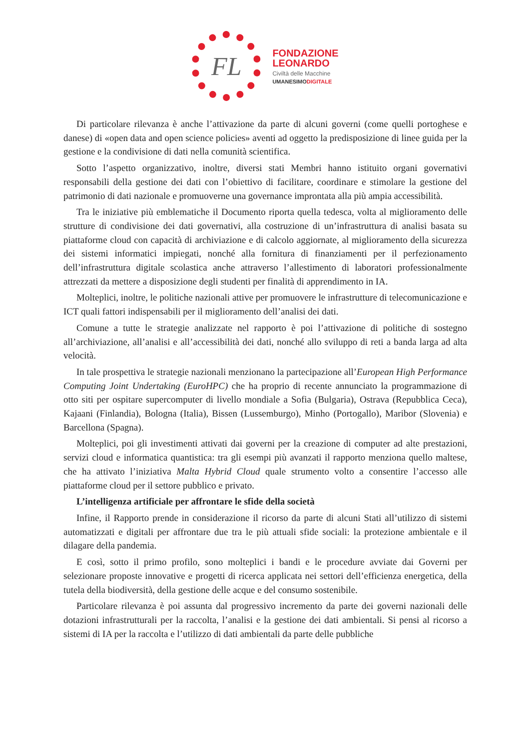FL
FONDAZIONE
LEONARDO
Civiltà delle Macchine
UMANESIMODIGITALE
Di particolare rilevanza è anche l’attivazione da parte di alcuni governi (come quelli portoghese e danese) di «open data and open science policies» aventi ad oggetto la predisposizione di linee guida per la gestione e la condivisione di dati nella comunità scientifica.
Sotto l’aspetto organizzativo, inoltre, diversi stati Membri hanno istituito organi governativi responsabili della gestione dei dati con l’obiettivo di facilitare, coordinare e stimolare la gestione del patrimonio di dati nazionale e promuoverne una governance improntata alla più ampia accessibilità.
Tra le iniziative più emblematiche il Documento riporta quella tedesca, volta al miglioramento delle strutture di condivisione dei dati governativi, alla costruzione di un’infrastruttura di analisi basata su piattaforme cloud con capacità di archiviazione e di calcolo aggiornate, al miglioramento della sicurezza dei sistemi informatici impiegati, nonché alla fornitura di finanziamenti per il perfezionamento dell’infrastruttura digitale scolastica anche attraverso l’allestimento di laboratori professionalmente attrezzati da mettere a disposizione degli studenti per finalità di apprendimento in IA.
Molteplici, inoltre, le politiche nazionali attive per promuovere le infrastrutture di telecomunicazione e ICT quali fattori indispensabili per il miglioramento dell’analisi dei dati.
Comune a tutte le strategie analizzate nel rapporto è poi l’attivazione di politiche di sostegno all’archiviazione, all’analisi e all’accessibilità dei dati, nonché allo sviluppo di reti a banda larga ad alta velocità.
In tale prospettiva le strategie nazionali menzionano la partecipazione all’European High Performance Computing Joint Undertaking (EuroHPC) che ha proprio di recente annunciato la programmazione di otto siti per ospitare supercomputer di livello mondiale a Sofia (Bulgaria), Ostrava (Repubblica Ceca), Kajaani (Finlandia), Bologna (Italia), Bissen (Lussemburgo), Minho (Portogallo), Maribor (Slovenia) e Barcellona (Spagna).
Molteplici, poi gli investimenti attivati dai governi per la creazione di computer ad alte prestazioni, servizi cloud e informatica quantistica: tra gli esempi più avanzati il rapporto menziona quello maltese, che ha attivato l’iniziativa Malta Hybrid Cloud quale strumento volto a consentire l’accesso alle piattaforme cloud per il settore pubblico e privato.
L’intelligenza artificiale per affrontare le sfide della società
Infine, il Rapporto prende in considerazione il ricorso da parte di alcuni Stati all’utilizzo di sistemi automatizzati e digitali per affrontare due tra le più attuali sfide sociali: la protezione ambientale e il dilagare della pandemia.
E così, sotto il primo profilo, sono molteplici i bandi e le procedure avviate dai Governi per selezionare proposte innovative e progetti di ricerca applicata nei settori dell’efficienza energetica, della tutela della biodiversità, della gestione delle acque e del consumo sostenibile.
Particolare rilevanza è poi assunta dal progressivo incremento da parte dei governi nazionali delle dotazioni infrastrutturali per la raccolta, l’analisi e la gestione dei dati ambientali. Si pensi al ricorso a sistemi di IA per la raccolta e l’utilizzo di dati ambientali da parte delle pubbliche